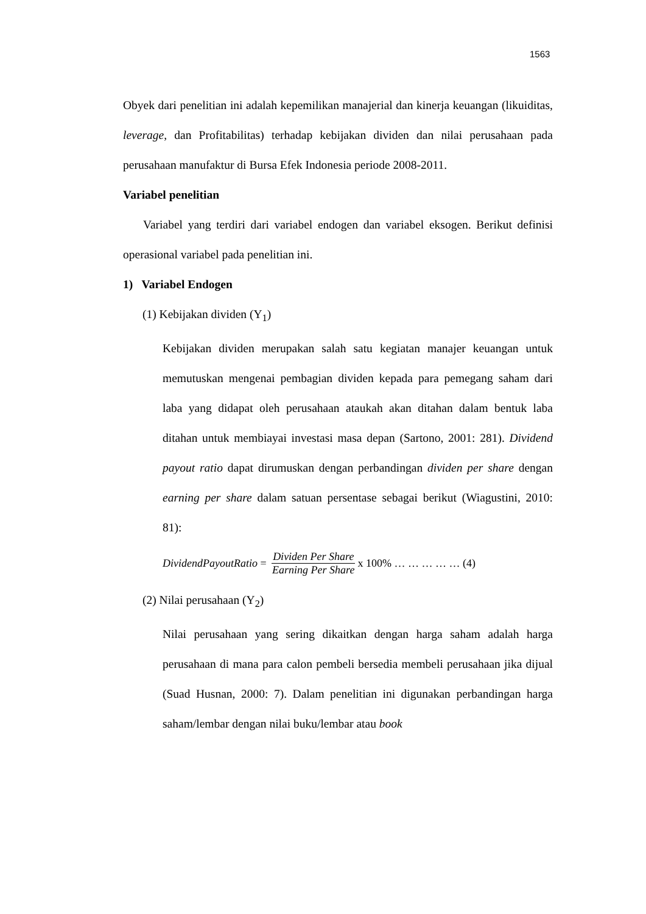1563
Obyek dari penelitian ini adalah kepemilikan manajerial dan kinerja keuangan (likuiditas, leverage, dan Profitabilitas) terhadap kebijakan dividen dan nilai perusahaan pada perusahaan manufaktur di Bursa Efek Indonesia periode 2008-2011.
Variabel penelitian
Variabel yang terdiri dari variabel endogen dan variabel eksogen. Berikut definisi operasional variabel pada penelitian ini.
1) Variabel Endogen
(1) Kebijakan dividen (Y<sub>1</sub>)
Kebijakan dividen merupakan salah satu kegiatan manajer keuangan untuk memutuskan mengenai pembagian dividen kepada para pemegang saham dari laba yang didapat oleh perusahaan ataukah akan ditahan dalam bentuk laba ditahan untuk membiayai investasi masa depan (Sartono, 2001: 281). Dividend payout ratio dapat dirumuskan dengan perbandingan dividen per share dengan earning per share dalam satuan persentase sebagai berikut (Wiagustini, 2010: 81):
DividendPayoutRatio = Dividen Per Share Earning Per Share x 100% … … … … … (4)
(2) Nilai perusahaan (Y<sub>2</sub>)
Nilai perusahaan yang sering dikaitkan dengan harga saham adalah harga perusahaan di mana para calon pembeli bersedia membeli perusahaan jika dijual (Suad Husnan, 2000: 7). Dalam penelitian ini digunakan perbandingan harga saham/lembar dengan nilai buku/lembar atau book